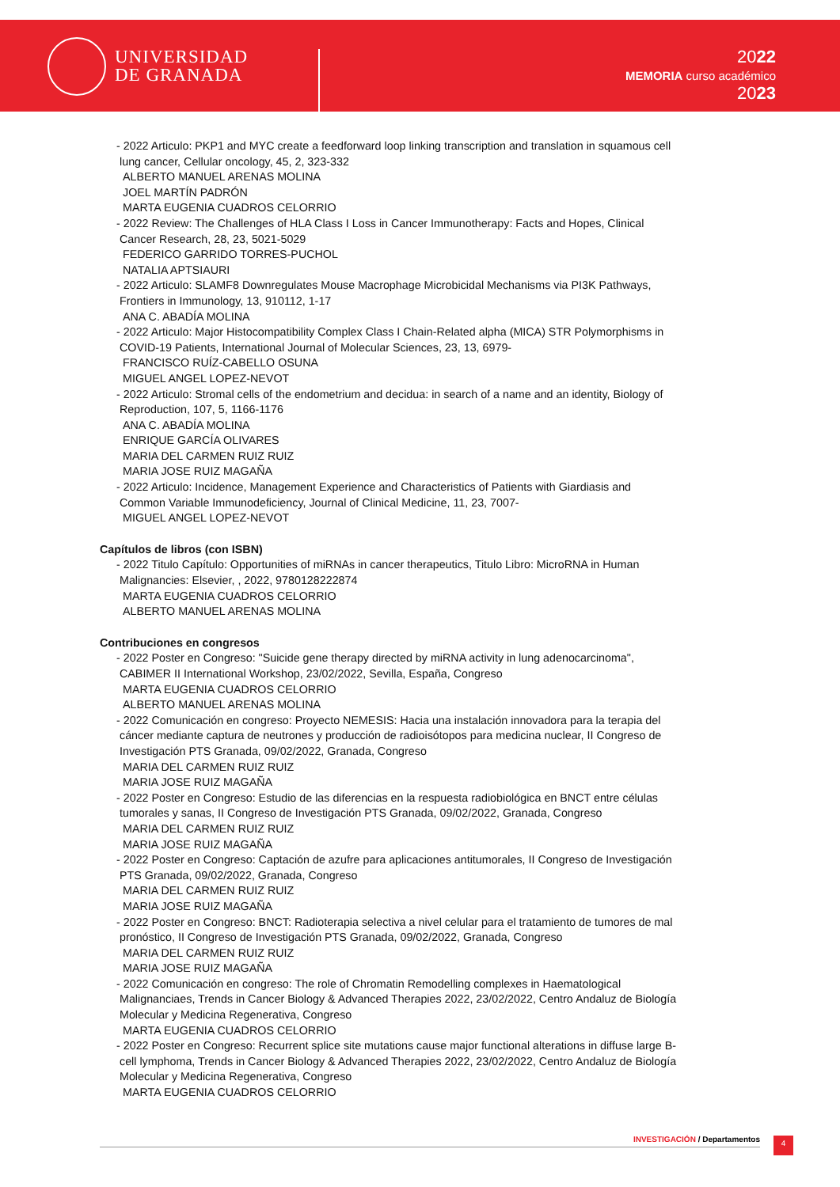UNIVERSIDAD
DE GRANADA
2022
MEMORIA curso académico
2023
- 2022 Articulo: PKP1 and MYC create a feedforward loop linking transcription and translation in squamous cell lung cancer, Cellular oncology, 45, 2, 323-332
ALBERTO MANUEL ARENAS MOLINA
JOEL MARTÍN PADRÓN
MARTA EUGENIA CUADROS CELORRIO
- 2022 Review: The Challenges of HLA Class I Loss in Cancer Immunotherapy: Facts and Hopes, Clinical Cancer Research, 28, 23, 5021-5029
FEDERICO GARRIDO TORRES-PUCHOL
NATALIA APTSIAURI
- 2022 Articulo: SLAMF8 Downregulates Mouse Macrophage Microbicidal Mechanisms via PI3K Pathways, Frontiers in Immunology, 13, 910112, 1-17
ANA C. ABADÍA MOLINA
- 2022 Articulo: Major Histocompatibility Complex Class I Chain-Related alpha (MICA) STR Polymorphisms in COVID-19 Patients, International Journal of Molecular Sciences, 23, 13, 6979-
FRANCISCO RUÍZ-CABELLO OSUNA
MIGUEL ANGEL LOPEZ-NEVOT
- 2022 Articulo: Stromal cells of the endometrium and decidua: in search of a name and an identity, Biology of Reproduction, 107, 5, 1166-1176
ANA C. ABADÍA MOLINA
ENRIQUE GARCÍA OLIVARES
MARIA DEL CARMEN RUIZ RUIZ
MARIA JOSE RUIZ MAGAÑA
- 2022 Articulo: Incidence, Management Experience and Characteristics of Patients with Giardiasis and Common Variable Immunodeficiency, Journal of Clinical Medicine, 11, 23, 7007-
MIGUEL ANGEL LOPEZ-NEVOT
Capítulos de libros (con ISBN)
- 2022 Titulo Capítulo: Opportunities of miRNAs in cancer therapeutics, Titulo Libro: MicroRNA in Human Malignancies: Elsevier, , 2022, 9780128222874
MARTA EUGENIA CUADROS CELORRIO
ALBERTO MANUEL ARENAS MOLINA
Contribuciones en congresos
- 2022 Poster en Congreso: "Suicide gene therapy directed by miRNA activity in lung adenocarcinoma", CABIMER II International Workshop, 23/02/2022, Sevilla, España, Congreso
MARTA EUGENIA CUADROS CELORRIO
ALBERTO MANUEL ARENAS MOLINA
- 2022 Comunicación en congreso: Proyecto NEMESIS: Hacia una instalación innovadora para la terapia del cáncer mediante captura de neutrones y producción de radioisótopos para medicina nuclear, II Congreso de Investigación PTS Granada, 09/02/2022, Granada, Congreso
MARIA DEL CARMEN RUIZ RUIZ
MARIA JOSE RUIZ MAGAÑA
- 2022 Poster en Congreso: Estudio de las diferencias en la respuesta radiobiológica en BNCT entre células tumorales y sanas, II Congreso de Investigación PTS Granada, 09/02/2022, Granada, Congreso
MARIA DEL CARMEN RUIZ RUIZ
MARIA JOSE RUIZ MAGAÑA
- 2022 Poster en Congreso: Captación de azufre para aplicaciones antitumorales, II Congreso de Investigación PTS Granada, 09/02/2022, Granada, Congreso
MARIA DEL CARMEN RUIZ RUIZ
MARIA JOSE RUIZ MAGAÑA
- 2022 Poster en Congreso: BNCT: Radioterapia selectiva a nivel celular para el tratamiento de tumores de mal pronóstico, II Congreso de Investigación PTS Granada, 09/02/2022, Granada, Congreso
MARIA DEL CARMEN RUIZ RUIZ
MARIA JOSE RUIZ MAGAÑA
- 2022 Comunicación en congreso: The role of Chromatin Remodelling complexes in Haematological Malignanciaes, Trends in Cancer Biology & Advanced Therapies 2022, 23/02/2022, Centro Andaluz de Biología Molecular y Medicina Regenerativa, Congreso
MARTA EUGENIA CUADROS CELORRIO
- 2022 Poster en Congreso: Recurrent splice site mutations cause major functional alterations in diffuse large B-cell lymphoma, Trends in Cancer Biology & Advanced Therapies 2022, 23/02/2022, Centro Andaluz de Biología Molecular y Medicina Regenerativa, Congreso
MARTA EUGENIA CUADROS CELORRIO
INVESTIGACIÓN / Departamentos 4